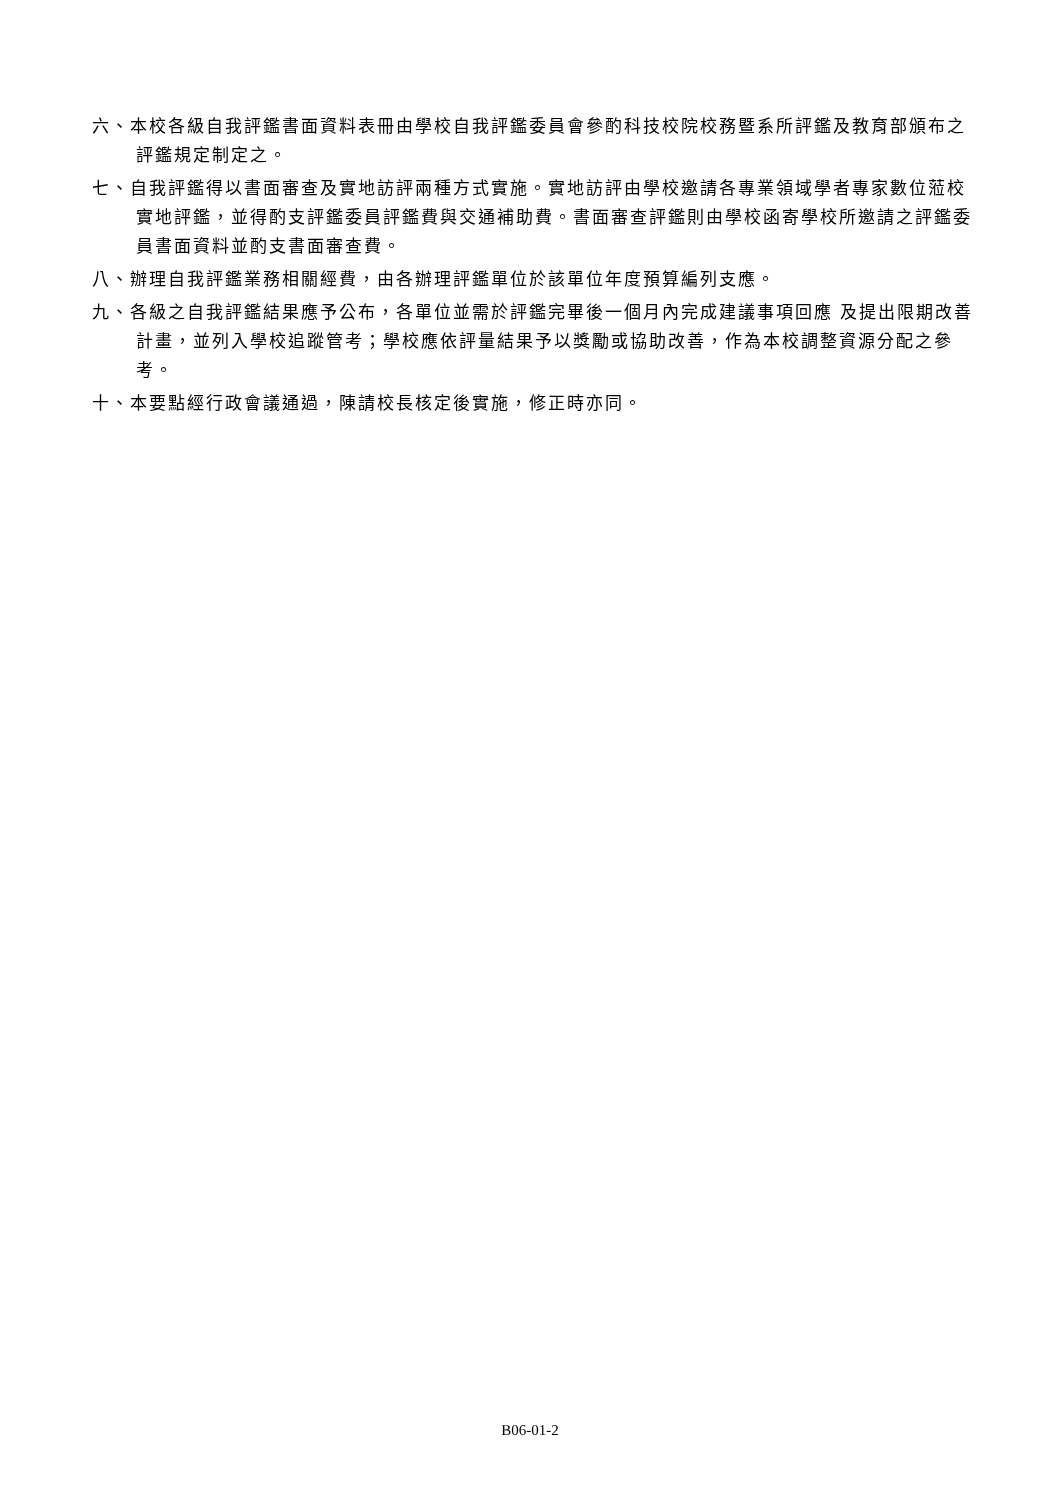六、本校各級自我評鑑書面資料表冊由學校自我評鑑委員會參酌科技校院校務暨系所評鑑及教育部頒布之評鑑規定制定之。
七、自我評鑑得以書面審查及實地訪評兩種方式實施。實地訪評由學校邀請各專業領域學者專家數位蒞校實地評鑑，並得酌支評鑑委員評鑑費與交通補助費。書面審查評鑑則由學校函寄學校所邀請之評鑑委員書面資料並酌支書面審查費。
八、辦理自我評鑑業務相關經費，由各辦理評鑑單位於該單位年度預算編列支應。
九、各級之自我評鑑結果應予公布，各單位並需於評鑑完畢後一個月內完成建議事項回應 及提出限期改善計畫，並列入學校追蹤管考；學校應依評量結果予以獎勵或協助改善，作為本校調整資源分配之參考。
十、本要點經行政會議通過，陳請校長核定後實施，修正時亦同。
B06-01-2